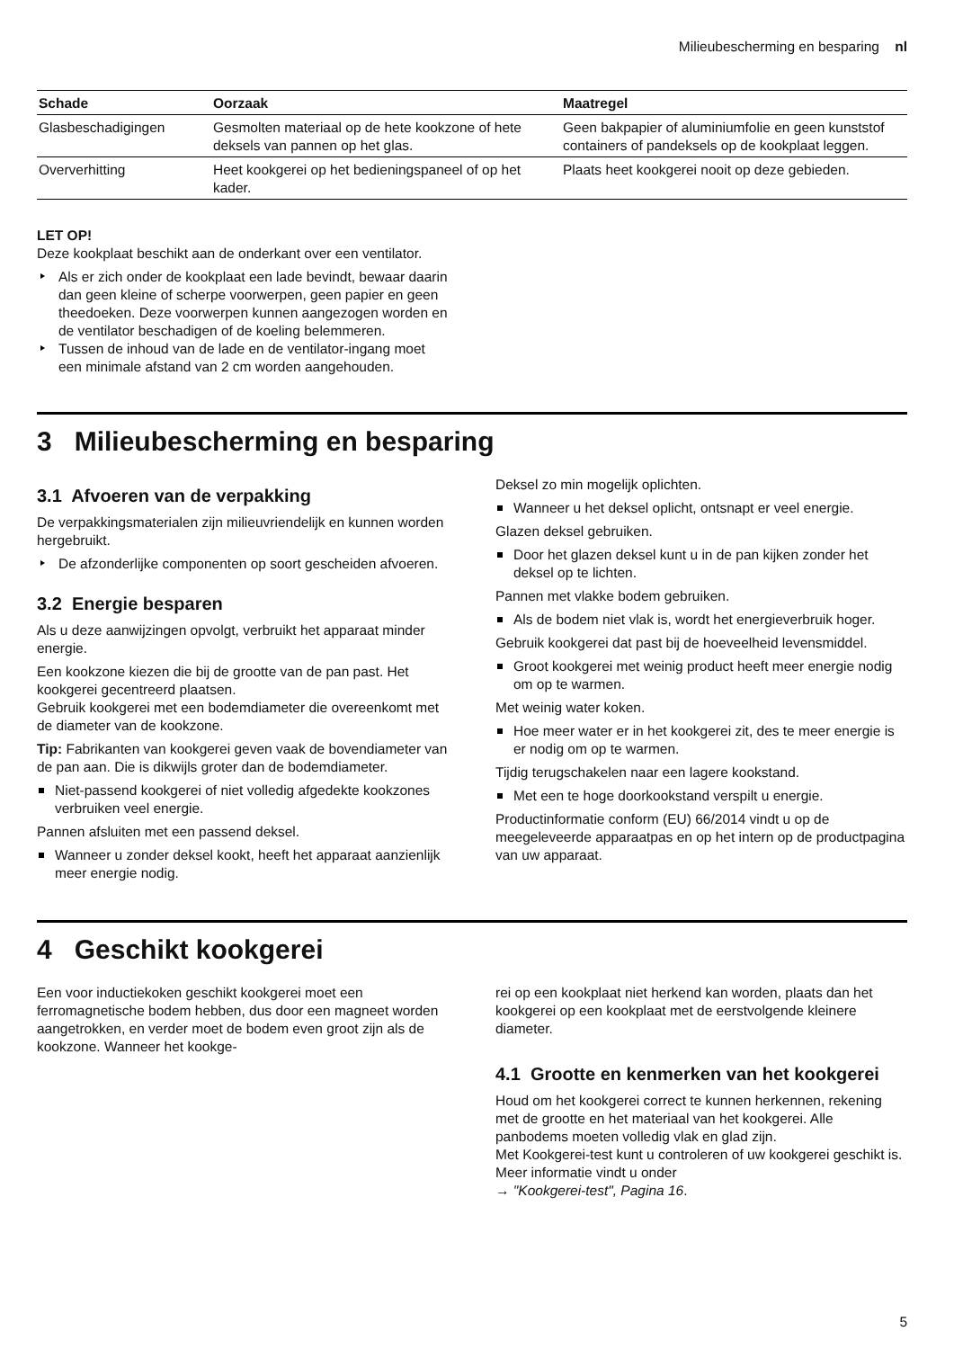Milieubescherming en besparing nl
| Schade | Oorzaak | Maatregel |
| --- | --- | --- |
| Glasbeschadigingen | Gesmolten materiaal op de hete kookzone of hete deksels van pannen op het glas. | Geen bakpapier of aluminiumfolie en geen kunststof containers of pandeksels op de kookplaat leggen. |
| Oververhitting | Heet kookgerei op het bedieningspaneel of op het kader. | Plaats heet kookgerei nooit op deze gebieden. |
LET OP!
Deze kookplaat beschikt aan de onderkant over een ventilator.
Als er zich onder de kookplaat een lade bevindt, bewaar daarin dan geen kleine of scherpe voorwerpen, geen papier en geen theedoeken. Deze voorwerpen kunnen aangezogen worden en de ventilator beschadigen of de koeling belemmeren.
Tussen de inhoud van de lade en de ventilator-ingang moet een minimale afstand van 2 cm worden aangehouden.
3 Milieubescherming en besparing
3.1 Afvoeren van de verpakking
De verpakkingsmaterialen zijn milieuvriendelijk en kunnen worden hergebruikt.
De afzonderlijke componenten op soort gescheiden afvoeren.
3.2 Energie besparen
Als u deze aanwijzingen opvolgt, verbruikt het apparaat minder energie.
Een kookzone kiezen die bij de grootte van de pan past. Het kookgerei gecentreerd plaatsen.
Gebruik kookgerei met een bodemdiameter die overeenkomt met de diameter van de kookzone.
Tip: Fabrikanten van kookgerei geven vaak de bovendiameter van de pan aan. Die is dikwijls groter dan de bodemdiameter.
Niet-passend kookgerei of niet volledig afgedekte kookzones verbruiken veel energie.
Pannen afsluiten met een passend deksel.
Wanneer u zonder deksel kookt, heeft het apparaat aanzienlijk meer energie nodig.
Deksel zo min mogelijk oplichten.
Wanneer u het deksel oplicht, ontsnapt er veel energie.
Glazen deksel gebruiken.
Door het glazen deksel kunt u in de pan kijken zonder het deksel op te lichten.
Pannen met vlakke bodem gebruiken.
Als de bodem niet vlak is, wordt het energieverbruik hoger.
Gebruik kookgerei dat past bij de hoeveelheid levensmiddel.
Groot kookgerei met weinig product heeft meer energie nodig om op te warmen.
Met weinig water koken.
Hoe meer water er in het kookgerei zit, des te meer energie is er nodig om op te warmen.
Tijdig terugschakelen naar een lagere kookstand.
Met een te hoge doorkookstand verspilt u energie.
Productinformatie conform (EU) 66/2014 vindt u op de meegeleveerde apparaatpas en op het intern op de productpagina van uw apparaat.
4 Geschikt kookgerei
Een voor inductiekoken geschikt kookgerei moet een ferromagnetische bodem hebben, dus door een magneet worden aangetrokken, en verder moet de bodem even groot zijn als de kookzone. Wanneer het kookge-
rei op een kookplaat niet herkend kan worden, plaats dan het kookgerei op een kookplaat met de eerstvolgende kleinere diameter.
4.1 Grootte en kenmerken van het kookgerei
Houd om het kookgerei correct te kunnen herkennen, rekening met de grootte en het materiaal van het kookgerei. Alle panbodems moeten volledig vlak en glad zijn.
Met Kookgerei-test kunt u controleren of uw kookgerei geschikt is. Meer informatie vindt u onder
→ "Kookgerei-test", Pagina 16.
5